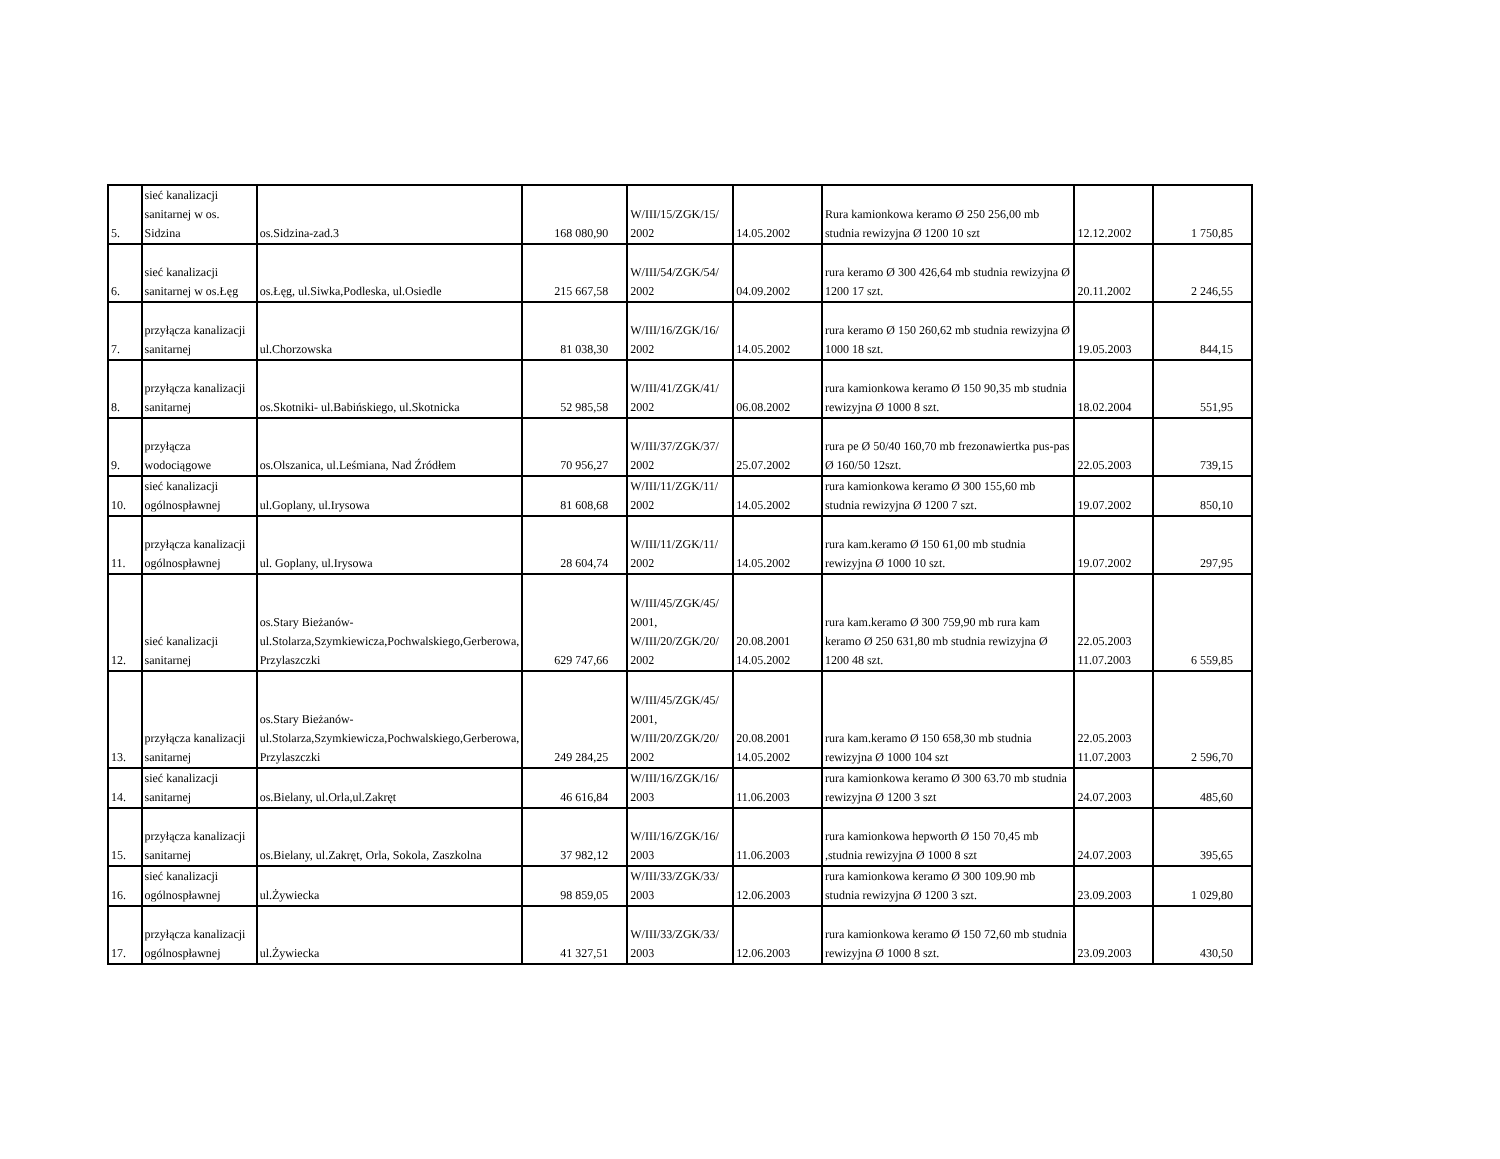| 5. | sieć kanalizacji sanitarnej w os. Sidzina | os.Sidzina-zad.3 | 168 080,90 | W/III/15/ZGK/15/ 2002 | 14.05.2002 | Rura kamionkowa keramo Ø 250 256,00 mb studnia rewizyjna Ø 1200 10 szt | 12.12.2002 | 1 750,85 |
| 6. | sieć kanalizacji sanitarnej w os.Łęg | os.Łęg, ul.Siwka,Podleska, ul.Osiedle | 215 667,58 | W/III/54/ZGK/54/ 2002 | 04.09.2002 | rura keramo Ø 300 426,64 mb studnia rewizyjna Ø 1200 17 szt. | 20.11.2002 | 2 246,55 |
| 7. | przyłącza kanalizacji sanitarnej | ul.Chorzowska | 81 038,30 | W/III/16/ZGK/16/ 2002 | 14.05.2002 | rura keramo Ø 150 260,62 mb studnia rewizyjna Ø 1000 18 szt. | 19.05.2003 | 844,15 |
| 8. | przyłącza kanalizacji sanitarnej | os.Skotniki- ul.Babińskiego, ul.Skotnicka | 52 985,58 | W/III/41/ZGK/41/ 2002 | 06.08.2002 | rura kamionkowa keramo Ø 150 90,35 mb studnia rewizyjna Ø 1000 8 szt. | 18.02.2004 | 551,95 |
| 9. | przyłącza wodociągowe | os.Olszanica, ul.Leśmiana, Nad Źródłem | 70 956,27 | W/III/37/ZGK/37/ 2002 | 25.07.2002 | rura pe Ø 50/40 160,70 mb frezonawiertka pus-pas Ø 160/50 12szt. | 22.05.2003 | 739,15 |
| 10. | sieć kanalizacji ogólnospławnej | ul.Goplany, ul.Irysowa | 81 608,68 | W/III/11/ZGK/11/ 2002 | 14.05.2002 | rura kamionkowa keramo Ø 300 155,60 mb studnia rewizyjna Ø 1200 7 szt. | 19.07.2002 | 850,10 |
| 11. | przyłącza kanalizacji ogólnospławnej | ul. Goplany, ul.Irysowa | 28 604,74 | W/III/11/ZGK/11/ 2002 | 14.05.2002 | rura kam.keramo Ø 150 61,00 mb studnia rewizyjna Ø 1000 10 szt. | 19.07.2002 | 297,95 |
| 12. | sieć kanalizacji sanitarnej | os.Stary Bieżanów- ul.Stolarza,Szymkiewicza,Pochwalskiego,Gerberowa, Przylaszczki | 629 747,66 | W/III/45/ZGK/45/ 2001, W/III/20/ZGK/20/ 2002 | 20.08.2001 14.05.2002 | rura kam.keramo Ø 300 759,90 mb rura kam keramo Ø 250 631,80 mb studnia rewizyjna Ø 1200 48 szt. | 22.05.2003 11.07.2003 | 6 559,85 |
| 13. | przyłącza kanalizacji sanitarnej | os.Stary Bieżanów- ul.Stolarza,Szymkiewicza,Pochwalskiego,Gerberowa, Przylaszczki | 249 284,25 | W/III/45/ZGK/45/ 2001, W/III/20/ZGK/20/ 2002 | 20.08.2001 14.05.2002 | rura kam.keramo Ø 150 658,30 mb studnia rewizyjna Ø 1000 104 szt | 22.05.2003 11.07.2003 | 2 596,70 |
| 14. | sieć kanalizacji sanitarnej | os.Bielany, ul.Orla,ul.Zakręt | 46 616,84 | W/III/16/ZGK/16/ 2003 | 11.06.2003 | rura kamionkowa keramo Ø 300 63.70 mb studnia rewizyjna Ø 1200 3 szt | 24.07.2003 | 485,60 |
| 15. | przyłącza kanalizacji sanitarnej | os.Bielany, ul.Zakręt, Orla, Sokola, Zaszkolna | 37 982,12 | W/III/16/ZGK/16/ 2003 | 11.06.2003 | rura kamionkowa hepworth Ø 150 70,45 mb ,studnia rewizyjna Ø 1000 8 szt | 24.07.2003 | 395,65 |
| 16. | sieć kanalizacji ogólnospławnej | ul.Żywiecka | 98 859,05 | W/III/33/ZGK/33/ 2003 | 12.06.2003 | rura kamionkowa keramo Ø 300 109.90 mb studnia rewizyjna Ø 1200 3 szt. | 23.09.2003 | 1 029,80 |
| 17. | przyłącza kanalizacji ogólnospławnej | ul.Żywiecka | 41 327,51 | W/III/33/ZGK/33/ 2003 | 12.06.2003 | rura kamionkowa keramo Ø 150 72,60 mb studnia rewizyjna Ø 1000 8 szt. | 23.09.2003 | 430,50 |